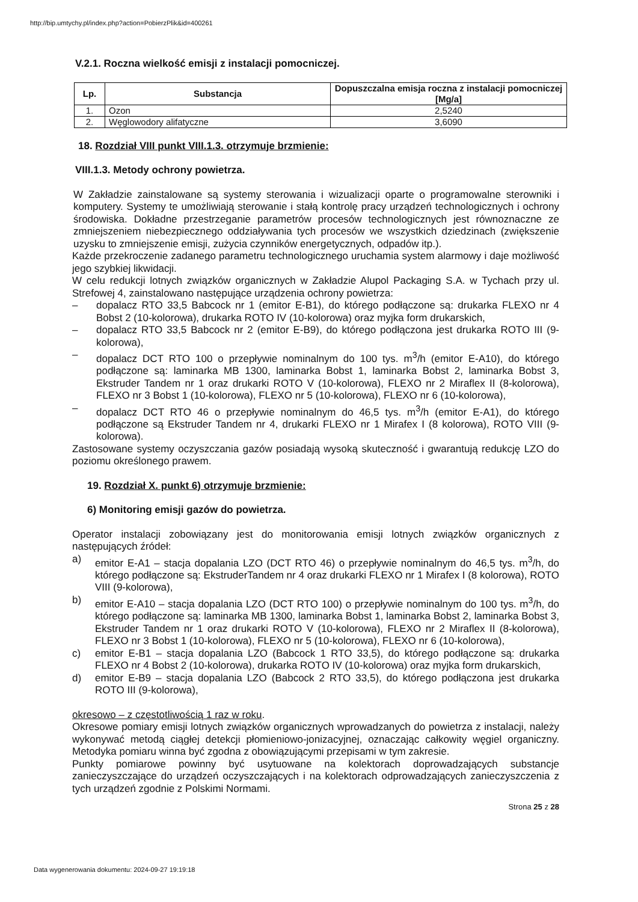http://bip.umtychy.pl/index.php?action=PobierzPlik&id=400261
V.2.1. Roczna wielkość emisji z instalacji pomocniczej.
| Lp. | Substancja | Dopuszczalna emisja roczna z instalacji pomocniczej [Mg/a] |
| --- | --- | --- |
| 1. | Ozon | 2,5240 |
| 2. | Węglowodory alifatyczne | 3,6090 |
18. Rozdział VIII punkt VIII.1.3. otrzymuje brzmienie:
VIII.1.3. Metody ochrony powietrza.
W Zakładzie zainstalowane są systemy sterowania i wizualizacji oparte o programowalne sterowniki i komputery. Systemy te umożliwiają sterowanie i stałą kontrolę pracy urządzeń technologicznych i ochrony środowiska. Dokładne przestrzeganie parametrów procesów technologicznych jest równoznaczne ze zmniejszeniem niebezpiecznego oddziaływania tych procesów we wszystkich dziedzinach (zwiększenie uzysku to zmniejszenie emisji, zużycia czynników energetycznych, odpadów itp.).
Każde przekroczenie zadanego parametru technologicznego uruchamia system alarmowy i daje możliwość jego szybkiej likwidacji.
W celu redukcji lotnych związków organicznych w Zakładzie Alupol Packaging S.A. w Tychach przy ul. Strefowej 4, zainstalowano następujące urządzenia ochrony powietrza:
– dopalacz RTO 33,5 Babcock nr 1 (emitor E-B1), do którego podłączone są: drukarka FLEXO nr 4 Bobst 2 (10-kolorowa), drukarka ROTO IV (10-kolorowa) oraz myjka form drukarskich,
– dopalacz RTO 33,5 Babcock nr 2 (emitor E-B9), do którego podłączona jest drukarka ROTO III (9-kolorowa),
– dopalacz DCT RTO 100 o przepływie nominalnym do 100 tys. m<sup>3</sup>/h (emitor E-A10), do którego podłączone są: laminarka MB 1300, laminarka Bobst 1, laminarka Bobst 2, laminarka Bobst 3, Ekstruder Tandem nr 1 oraz drukarki ROTO V (10-kolorowa), FLEXO nr 2 Miraflex II (8-kolorowa), FLEXO nr 3 Bobst 1 (10-kolorowa), FLEXO nr 5 (10-kolorowa), FLEXO nr 6 (10-kolorowa),
– dopalacz DCT RTO 46 o przepływie nominalnym do 46,5 tys. m<sup>3</sup>/h (emitor E-A1), do którego podłączone są Ekstruder Tandem nr 4, drukarki FLEXO nr 1 Mirafex I (8 kolorowa), ROTO VIII (9-kolorowa).
Zastosowane systemy oczyszczania gazów posiadają wysoką skuteczność i gwarantują redukcję LZO do poziomu określonego prawem.
19. Rozdział X. punkt 6) otrzymuje brzmienie:
6) Monitoring emisji gazów do powietrza.
Operator instalacji zobowiązany jest do monitorowania emisji lotnych związków organicznych z następujących źródeł:
a) emitor E-A1 – stacja dopalania LZO (DCT RTO 46) o przepływie nominalnym do 46,5 tys. m<sup>3</sup>/h, do którego podłączone są: EkstruderTandem nr 4 oraz drukarki FLEXO nr 1 Mirafex I (8 kolorowa), ROTO VIII (9-kolorowa),
b) emitor E-A10 – stacja dopalania LZO (DCT RTO 100) o przepływie nominalnym do 100 tys. m<sup>3</sup>/h, do którego podłączone są: laminarka MB 1300, laminarka Bobst 1, laminarka Bobst 2, laminarka Bobst 3, Ekstruder Tandem nr 1 oraz drukarki ROTO V (10-kolorowa), FLEXO nr 2 Miraflex II (8-kolorowa), FLEXO nr 3 Bobst 1 (10-kolorowa), FLEXO nr 5 (10-kolorowa), FLEXO nr 6 (10-kolorowa),
c) emitor E-B1 – stacja dopalania LZO (Babcock 1 RTO 33,5), do którego podłączone są: drukarka FLEXO nr 4 Bobst 2 (10-kolorowa), drukarka ROTO IV (10-kolorowa) oraz myjka form drukarskich,
d) emitor E-B9 – stacja dopalania LZO (Babcock 2 RTO 33,5), do którego podłączona jest drukarka ROTO III (9-kolorowa),
okresowo – z częstotliwością 1 raz w roku.
Okresowe pomiary emisji lotnych związków organicznych wprowadzanych do powietrza z instalacji, należy wykonywać metodą ciągłej detekcji płomieniowo-jonizacyjnej, oznaczając całkowity węgiel organiczny. Metodyka pomiaru winna być zgodna z obowiązującymi przepisami w tym zakresie.
Punkty pomiarowe powinny być usytuowane na kolektorach doprowadzających substancje zanieczyszczające do urządzeń oczyszczających i na kolektorach odprowadzających zanieczyszczenia z tych urządzeń zgodnie z Polskimi Normami.
Strona 25 z 28
Data wygenerowania dokumentu: 2024-09-27 19:19:18